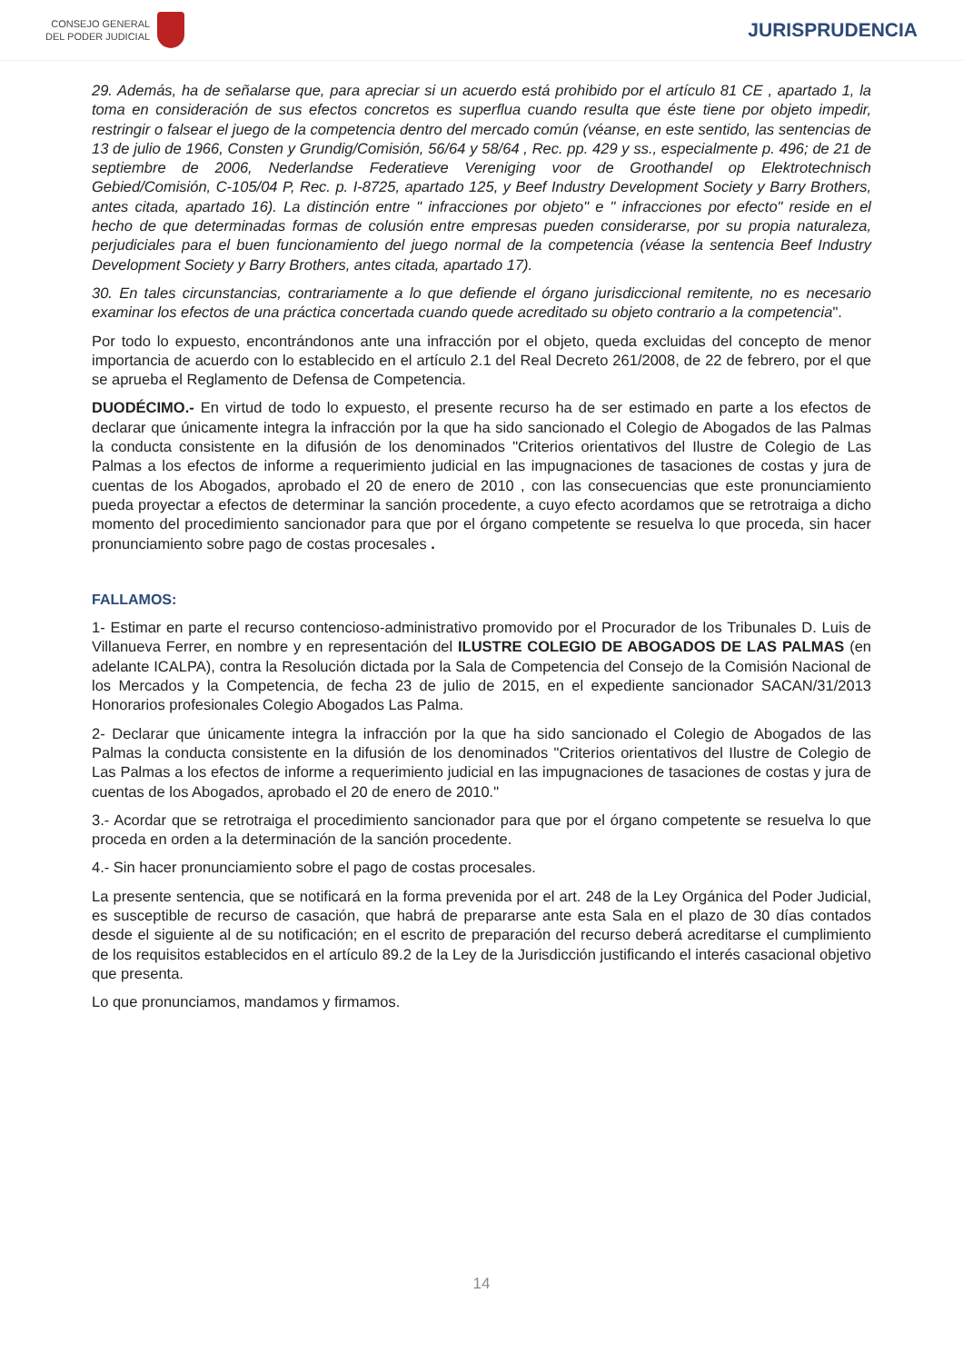CONSEJO GENERAL
DEL PODER JUDICIAL
JURISPRUDENCIA
29. Además, ha de señalarse que, para apreciar si un acuerdo está prohibido por el artículo 81 CE , apartado 1, la toma en consideración de sus efectos concretos es superflua cuando resulta que éste tiene por objeto impedir, restringir o falsear el juego de la competencia dentro del mercado común (véanse, en este sentido, las sentencias de 13 de julio de 1966, Consten y Grundig/Comisión, 56/64 y 58/64 , Rec. pp. 429 y ss., especialmente p. 496; de 21 de septiembre de 2006, Nederlandse Federatieve Vereniging voor de Groothandel op Elektrotechnisch Gebied/Comisión, C-105/04 P, Rec. p. I-8725, apartado 125, y Beef Industry Development Society y Barry Brothers, antes citada, apartado 16). La distinción entre " infracciones por objeto" e " infracciones por efecto" reside en el hecho de que determinadas formas de colusión entre empresas pueden considerarse, por su propia naturaleza, perjudiciales para el buen funcionamiento del juego normal de la competencia (véase la sentencia Beef Industry Development Society y Barry Brothers, antes citada, apartado 17).
30. En tales circunstancias, contrariamente a lo que defiende el órgano jurisdiccional remitente, no es necesario examinar los efectos de una práctica concertada cuando quede acreditado su objeto contrario a la competencia".
Por todo lo expuesto, encontrándonos ante una infracción por el objeto, queda excluidas del concepto de menor importancia de acuerdo con lo establecido en el artículo 2.1 del Real Decreto 261/2008, de 22 de febrero, por el que se aprueba el Reglamento de Defensa de Competencia.
DUODÉCIMO.- En virtud de todo lo expuesto, el presente recurso ha de ser estimado en parte a los efectos de declarar que únicamente integra la infracción por la que ha sido sancionado el Colegio de Abogados de las Palmas la conducta consistente en la difusión de los denominados "Criterios orientativos del Ilustre de Colegio de Las Palmas a los efectos de informe a requerimiento judicial en las impugnaciones de tasaciones de costas y jura de cuentas de los Abogados, aprobado el 20 de enero de 2010 , con las consecuencias que este pronunciamiento pueda proyectar a efectos de determinar la sanción procedente, a cuyo efecto acordamos que se retrotraiga a dicho momento del procedimiento sancionador para que por el órgano competente se resuelva lo que proceda, sin hacer pronunciamiento sobre pago de costas procesales .
FALLAMOS:
1- Estimar en parte el recurso contencioso-administrativo promovido por el Procurador de los Tribunales D. Luis de Villanueva Ferrer, en nombre y en representación del ILUSTRE COLEGIO DE ABOGADOS DE LAS PALMAS (en adelante ICALPA), contra la Resolución dictada por la Sala de Competencia del Consejo de la Comisión Nacional de los Mercados y la Competencia, de fecha 23 de julio de 2015, en el expediente sancionador SACAN/31/2013 Honorarios profesionales Colegio Abogados Las Palma.
2- Declarar que únicamente integra la infracción por la que ha sido sancionado el Colegio de Abogados de las Palmas la conducta consistente en la difusión de los denominados "Criterios orientativos del Ilustre de Colegio de Las Palmas a los efectos de informe a requerimiento judicial en las impugnaciones de tasaciones de costas y jura de cuentas de los Abogados, aprobado el 20 de enero de 2010."
3.- Acordar que se retrotraiga el procedimiento sancionador para que por el órgano competente se resuelva lo que proceda en orden a la determinación de la sanción procedente.
4.- Sin hacer pronunciamiento sobre el pago de costas procesales.
La presente sentencia, que se notificará en la forma prevenida por el art. 248 de la Ley Orgánica del Poder Judicial, es susceptible de recurso de casación, que habrá de prepararse ante esta Sala en el plazo de 30 días contados desde el siguiente al de su notificación; en el escrito de preparación del recurso deberá acreditarse el cumplimiento de los requisitos establecidos en el artículo 89.2 de la Ley de la Jurisdicción justificando el interés casacional objetivo que presenta.
Lo que pronunciamos, mandamos y firmamos.
14